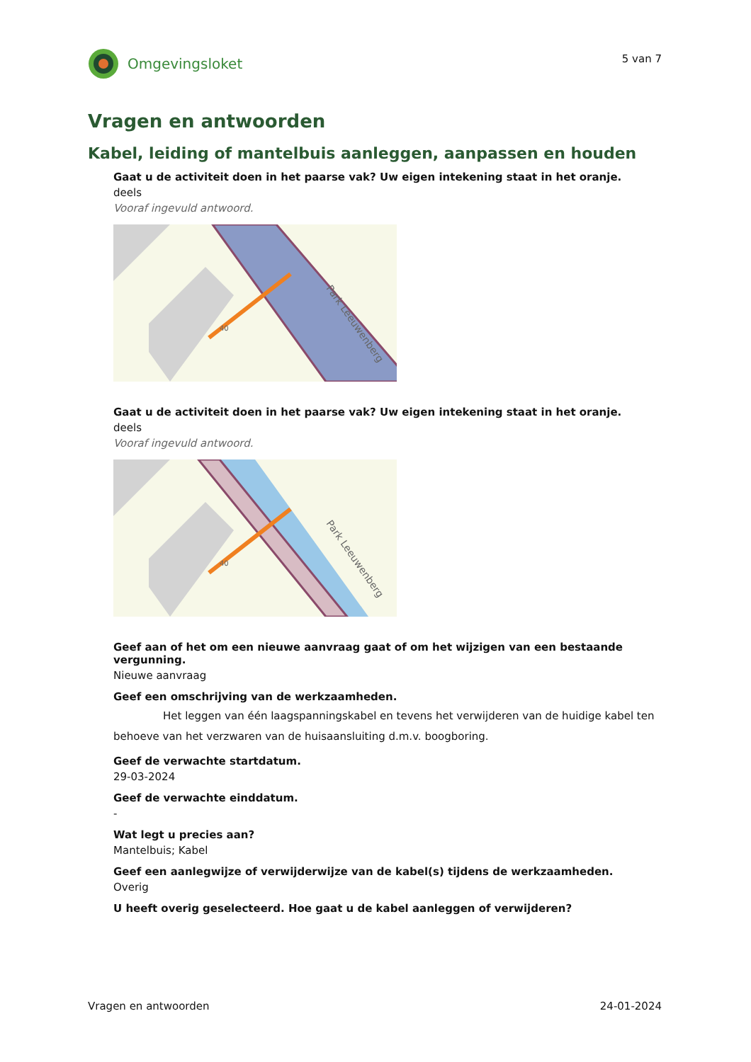Omgevingsloket
5 van 7
Vragen en antwoorden
Kabel, leiding of mantelbuis aanleggen, aanpassen en houden
Gaat u de activiteit doen in het paarse vak? Uw eigen intekening staat in het oranje.
deels
Vooraf ingevuld antwoord.
40
Park Leeuwenberg
Gaat u de activiteit doen in het paarse vak? Uw eigen intekening staat in het oranje.
deels
Vooraf ingevuld antwoord.
40
Park Leeuwenberg
Geef aan of het om een nieuwe aanvraag gaat of om het wijzigen van een bestaande vergunning.
Nieuwe aanvraag
Geef een omschrijving van de werkzaamheden.
Het leggen van één laagspanningskabel en tevens het verwijderen van de huidige kabel ten behoeve van het verzwaren van de huisaansluiting d.m.v. boogboring.
Geef de verwachte startdatum.
29-03-2024
Geef de verwachte einddatum.
-
Wat legt u precies aan?
Mantelbuis; Kabel
Geef een aanlegwijze of verwijderwijze van de kabel(s) tijdens de werkzaamheden.
Overig
U heeft overig geselecteerd. Hoe gaat u de kabel aanleggen of verwijderen?
Vragen en antwoorden 24-01-2024